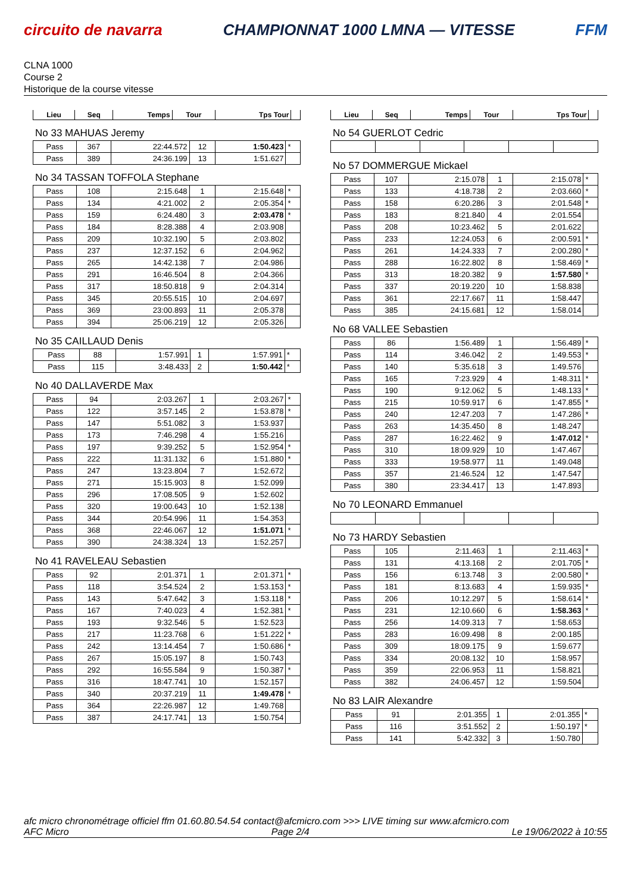circuito de navarra CHAMPIONNAT 1000 LMNA — VITESSE FFM
CLNA 1000
Course 2
Historique de la course vitesse
| Lieu | Seq | Temps | Tour | Tps Tour | |
| --- | --- | --- | --- | --- | --- |
No 33 MAHUAS Jeremy
| Pass | 367 | 22:44.572 | 12 | 1:50.423 | * |
| Pass | 389 | 24:36.199 | 13 | 1:51.627 | |
No 34 TASSAN TOFFOLA Stephane
| Pass | 108 | 2:15.648 | 1 | 2:15.648 | * |
| Pass | 134 | 4:21.002 | 2 | 2:05.354 | * |
| Pass | 159 | 6:24.480 | 3 | 2:03.478 | * |
| Pass | 184 | 8:28.388 | 4 | 2:03.908 | |
| Pass | 209 | 10:32.190 | 5 | 2:03.802 | |
| Pass | 237 | 12:37.152 | 6 | 2:04.962 | |
| Pass | 265 | 14:42.138 | 7 | 2:04.986 | |
| Pass | 291 | 16:46.504 | 8 | 2:04.366 | |
| Pass | 317 | 18:50.818 | 9 | 2:04.314 | |
| Pass | 345 | 20:55.515 | 10 | 2:04.697 | |
| Pass | 369 | 23:00.893 | 11 | 2:05.378 | |
| Pass | 394 | 25:06.219 | 12 | 2:05.326 | |
No 35 CAILLAUD Denis
| Pass | 88 | 1:57.991 | 1 | 1:57.991 | * |
| Pass | 115 | 3:48.433 | 2 | 1:50.442 | * |
No 40 DALLAVERDE Max
| Pass | 94 | 2:03.267 | 1 | 2:03.267 | * |
| Pass | 122 | 3:57.145 | 2 | 1:53.878 | * |
| Pass | 147 | 5:51.082 | 3 | 1:53.937 | |
| Pass | 173 | 7:46.298 | 4 | 1:55.216 | |
| Pass | 197 | 9:39.252 | 5 | 1:52.954 | * |
| Pass | 222 | 11:31.132 | 6 | 1:51.880 | * |
| Pass | 247 | 13:23.804 | 7 | 1:52.672 | |
| Pass | 271 | 15:15.903 | 8 | 1:52.099 | |
| Pass | 296 | 17:08.505 | 9 | 1:52.602 | |
| Pass | 320 | 19:00.643 | 10 | 1:52.138 | |
| Pass | 344 | 20:54.996 | 11 | 1:54.353 | |
| Pass | 368 | 22:46.067 | 12 | 1:51.071 | * |
| Pass | 390 | 24:38.324 | 13 | 1:52.257 | |
No 41 RAVELEAU Sebastien
| Pass | 92 | 2:01.371 | 1 | 2:01.371 | * |
| Pass | 118 | 3:54.524 | 2 | 1:53.153 | * |
| Pass | 143 | 5:47.642 | 3 | 1:53.118 | * |
| Pass | 167 | 7:40.023 | 4 | 1:52.381 | * |
| Pass | 193 | 9:32.546 | 5 | 1:52.523 | |
| Pass | 217 | 11:23.768 | 6 | 1:51.222 | * |
| Pass | 242 | 13:14.454 | 7 | 1:50.686 | * |
| Pass | 267 | 15:05.197 | 8 | 1:50.743 | |
| Pass | 292 | 16:55.584 | 9 | 1:50.387 | * |
| Pass | 316 | 18:47.741 | 10 | 1:52.157 | |
| Pass | 340 | 20:37.219 | 11 | 1:49.478 | * |
| Pass | 364 | 22:26.987 | 12 | 1:49.768 | |
| Pass | 387 | 24:17.741 | 13 | 1:50.754 | |
| Lieu | Seq | Temps | Tour | Tps Tour | |
| --- | --- | --- | --- | --- | --- |
No 54 GUERLOT Cedric
No 57 DOMMERGUE Mickael
| Pass | 107 | 2:15.078 | 1 | 2:15.078 | * |
| Pass | 133 | 4:18.738 | 2 | 2:03.660 | * |
| Pass | 158 | 6:20.286 | 3 | 2:01.548 | * |
| Pass | 183 | 8:21.840 | 4 | 2:01.554 | |
| Pass | 208 | 10:23.462 | 5 | 2:01.622 | |
| Pass | 233 | 12:24.053 | 6 | 2:00.591 | * |
| Pass | 261 | 14:24.333 | 7 | 2:00.280 | * |
| Pass | 288 | 16:22.802 | 8 | 1:58.469 | * |
| Pass | 313 | 18:20.382 | 9 | 1:57.580 | * |
| Pass | 337 | 20:19.220 | 10 | 1:58.838 | |
| Pass | 361 | 22:17.667 | 11 | 1:58.447 | |
| Pass | 385 | 24:15.681 | 12 | 1:58.014 | |
No 68 VALLEE Sebastien
| Pass | 86 | 1:56.489 | 1 | 1:56.489 | * |
| Pass | 114 | 3:46.042 | 2 | 1:49.553 | * |
| Pass | 140 | 5:35.618 | 3 | 1:49.576 | |
| Pass | 165 | 7:23.929 | 4 | 1:48.311 | * |
| Pass | 190 | 9:12.062 | 5 | 1:48.133 | * |
| Pass | 215 | 10:59.917 | 6 | 1:47.855 | * |
| Pass | 240 | 12:47.203 | 7 | 1:47.286 | * |
| Pass | 263 | 14:35.450 | 8 | 1:48.247 | |
| Pass | 287 | 16:22.462 | 9 | 1:47.012 | * |
| Pass | 310 | 18:09.929 | 10 | 1:47.467 | |
| Pass | 333 | 19:58.977 | 11 | 1:49.048 | |
| Pass | 357 | 21:46.524 | 12 | 1:47.547 | |
| Pass | 380 | 23:34.417 | 13 | 1:47.893 | |
No 70 LEONARD Emmanuel
No 73 HARDY Sebastien
| Pass | 105 | 2:11.463 | 1 | 2:11.463 | * |
| Pass | 131 | 4:13.168 | 2 | 2:01.705 | * |
| Pass | 156 | 6:13.748 | 3 | 2:00.580 | * |
| Pass | 181 | 8:13.683 | 4 | 1:59.935 | * |
| Pass | 206 | 10:12.297 | 5 | 1:58.614 | * |
| Pass | 231 | 12:10.660 | 6 | 1:58.363 | * |
| Pass | 256 | 14:09.313 | 7 | 1:58.653 | |
| Pass | 283 | 16:09.498 | 8 | 2:00.185 | |
| Pass | 309 | 18:09.175 | 9 | 1:59.677 | |
| Pass | 334 | 20:08.132 | 10 | 1:58.957 | |
| Pass | 359 | 22:06.953 | 11 | 1:58.821 | |
| Pass | 382 | 24:06.457 | 12 | 1:59.504 | |
No 83 LAIR Alexandre
| Pass | 91 | 2:01.355 | 1 | 2:01.355 | * |
| Pass | 116 | 3:51.552 | 2 | 1:50.197 | * |
| Pass | 141 | 5:42.332 | 3 | 1:50.780 | |
afc micro chronométrage officiel ffm 01.60.80.54.54 contact@afcmicro.com >>> LIVE timing sur www.afcmicro.com
AFC Micro Page 2/4 Le 19/06/2022 à 10:55